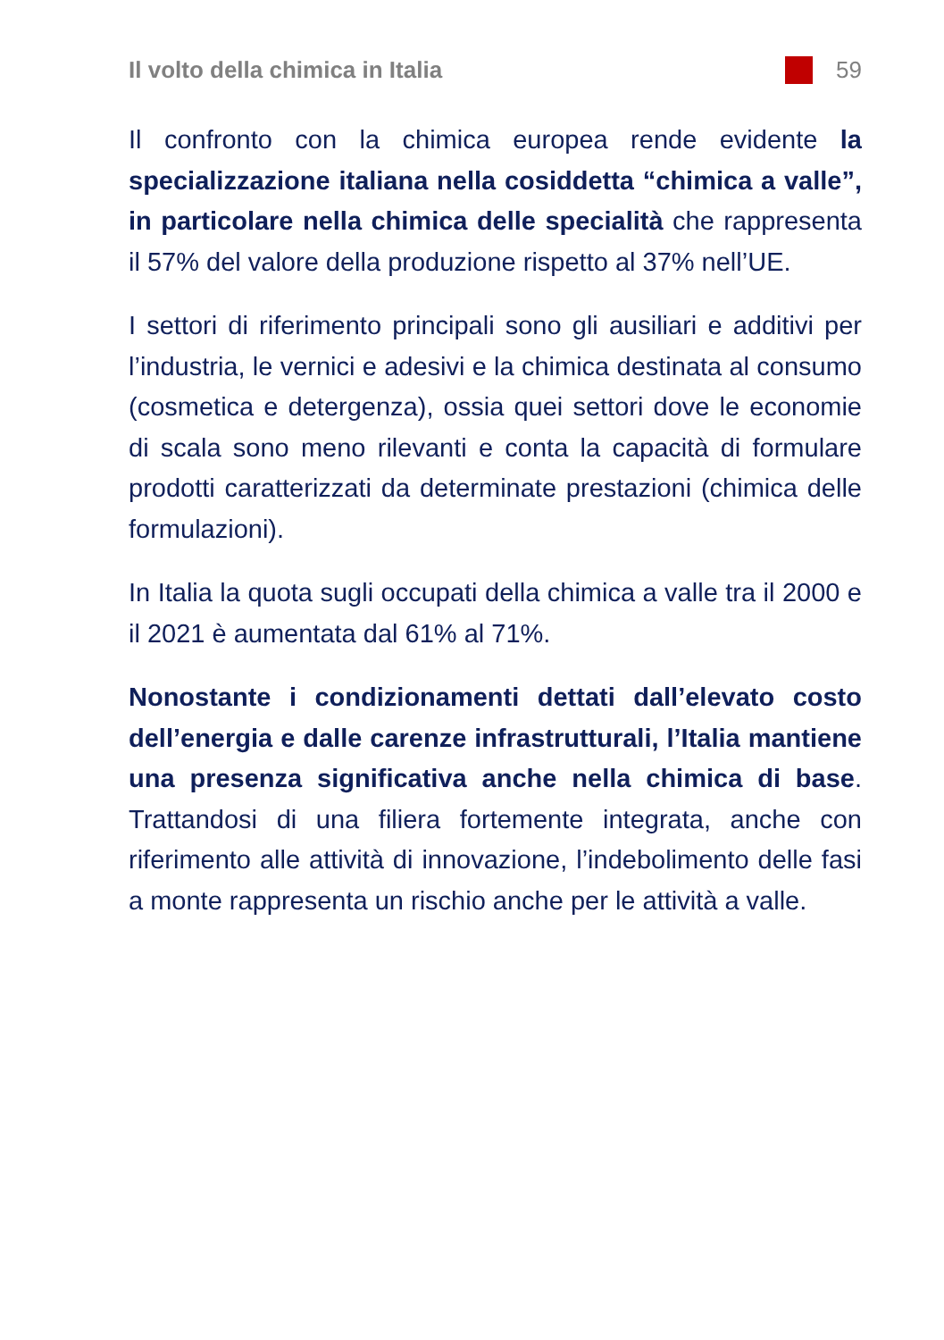Il volto della chimica in Italia 59
Il confronto con la chimica europea rende evidente la specializzazione italiana nella cosiddetta “chimica a valle”, in particolare nella chimica delle specialità che rappresenta il 57% del valore della produzione rispetto al 37% nell’UE.
I settori di riferimento principali sono gli ausiliari e additivi per l’industria, le vernici e adesivi e la chimica destinata al consumo (cosmetica e detergenza), ossia quei settori dove le economie di scala sono meno rilevanti e conta la capacità di formulare prodotti caratterizzati da determinate prestazioni (chimica delle formulazioni).
In Italia la quota sugli occupati della chimica a valle tra il 2000 e il 2021 è aumentata dal 61% al 71%.
Nonostante i condizionamenti dettati dall’elevato costo dell’energia e dalle carenze infrastrutturali, l’Italia mantiene una presenza significativa anche nella chimica di base. Trattandosi di una filiera fortemente integrata, anche con riferimento alle attività di innovazione, l’indebolimento delle fasi a monte rappresenta un rischio anche per le attività a valle.